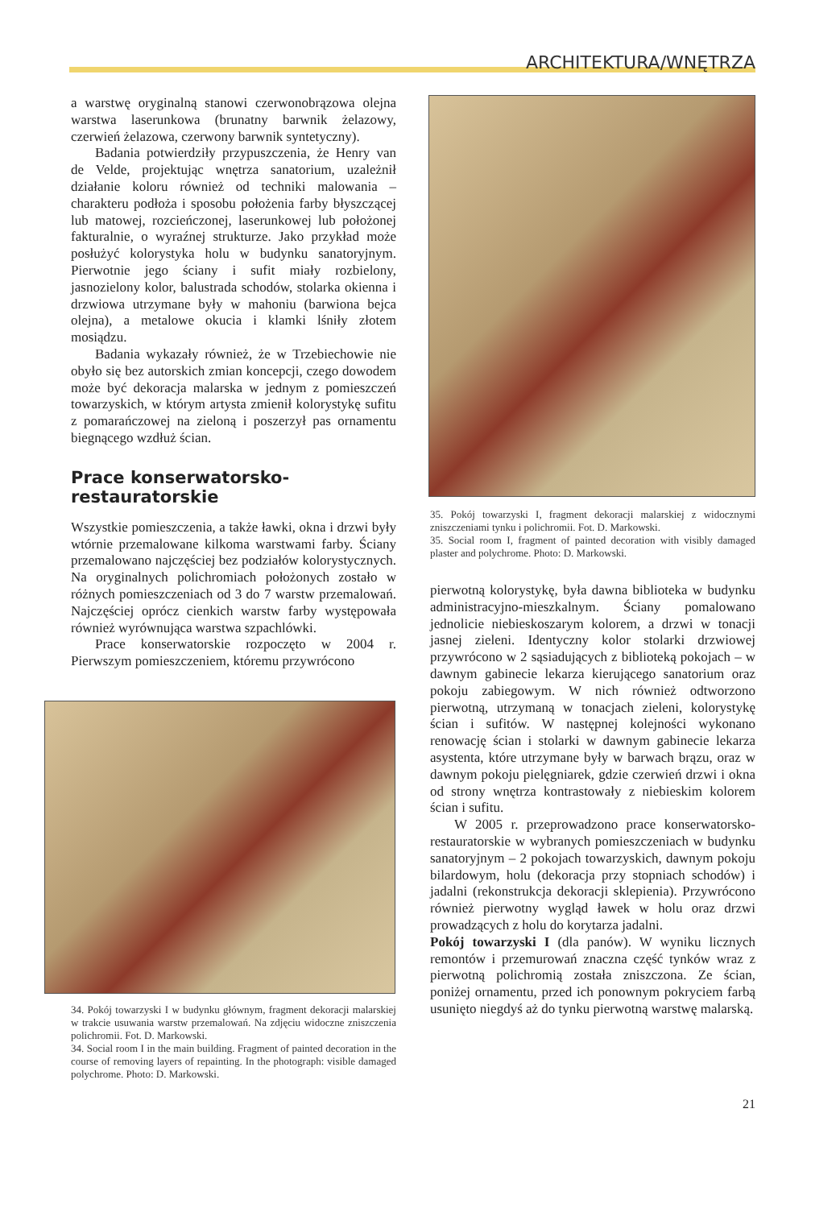ARCHITEKTURA/WNĘTRZA
a warstwę oryginalną stanowi czerwonobrązowa olejna warstwa laserunkowa (brunatny barwnik żelazowy, czerwień żelazowa, czerwony barwnik syntetyczny).
Badania potwierdziły przypuszczenia, że Henry van de Velde, projektując wnętrza sanatorium, uzależnił działanie koloru również od techniki malowania – charakteru podłoża i sposobu położenia farby błyszczącej lub matowej, rozcieńczonej, laserunkowej lub położonej fakturalnie, o wyraźnej strukturze. Jako przykład może posłużyć kolorystyka holu w budynku sanatoryjnym. Pierwotnie jego ściany i sufit miały rozbielony, jasnozielony kolor, balustrada schodów, stolarka okienna i drzwiowa utrzymane były w mahoniu (barwiona bejca olejna), a metalowe okucia i klamki lśniły złotem mosiądzu.
Badania wykazały również, że w Trzebiechowie nie obyło się bez autorskich zmian koncepcji, czego dowodem może być dekoracja malarska w jednym z pomieszczeń towarzyskich, w którym artysta zmienił kolorystykę sufitu z pomarańczowej na zieloną i poszerzył pas ornamentu biegnącego wzdłuż ścian.
Prace konserwatorsko-restauratorskie
Wszystkie pomieszczenia, a także ławki, okna i drzwi były wtórnie przemalowane kilkoma warstwami farby. Ściany przemalowano najczęściej bez podziałów kolorystycznych. Na oryginalnych polichromiach położonych zostało w różnych pomieszczeniach od 3 do 7 warstw przemalowań. Najczęściej oprócz cienkich warstw farby występowała również wyrównująca warstwa szpachlówki.
Prace konserwatorskie rozpoczęto w 2004 r. Pierwszym pomieszczeniem, któremu przywrócono
34. Pokój towarzyski I w budynku głównym, fragment dekoracji malarskiej w trakcie usuwania warstw przemalowań. Na zdjęciu widoczne zniszczenia polichromii. Fot. D. Markowski.
34. Social room I in the main building. Fragment of painted decoration in the course of removing layers of repainting. In the photograph: visible damaged polychrome. Photo: D. Markowski.
35. Pokój towarzyski I, fragment dekoracji malarskiej z widocznymi zniszczeniami tynku i polichromii. Fot. D. Markowski.
35. Social room I, fragment of painted decoration with visibly damaged plaster and polychrome. Photo: D. Markowski.
pierwotną kolorystykę, była dawna biblioteka w budynku administracyjno-mieszkalnym. Ściany pomalowano jednolicie niebieskoszarym kolorem, a drzwi w tonacji jasnej zieleni. Identyczny kolor stolarki drzwiowej przywrócono w 2 sąsiadujących z biblioteką pokojach – w dawnym gabinecie lekarza kierującego sanatorium oraz pokoju zabiegowym. W nich również odtworzono pierwotną, utrzymaną w tonacjach zieleni, kolorystykę ścian i sufitów. W następnej kolejności wykonano renowację ścian i stolarki w dawnym gabinecie lekarza asystenta, które utrzymane były w barwach brązu, oraz w dawnym pokoju pielęgniarek, gdzie czerwień drzwi i okna od strony wnętrza kontrastowały z niebieskim kolorem ścian i sufitu.
W 2005 r. przeprowadzono prace konserwatorsko-restauratorskie w wybranych pomieszczeniach w budynku sanatoryjnym – 2 pokojach towarzyskich, dawnym pokoju bilardowym, holu (dekoracja przy stopniach schodów) i jadalni (rekonstrukcja dekoracji sklepienia). Przywrócono również pierwotny wygląd ławek w holu oraz drzwi prowadzących z holu do korytarza jadalni.
Pokój towarzyski I (dla panów). W wyniku licznych remontów i przemurowań znaczna część tynków wraz z pierwotną polichromią została zniszczona. Ze ścian, poniżej ornamentu, przed ich ponownym pokryciem farbą usunięto niegdyś aż do tynku pierwotną warstwę malarską.
21